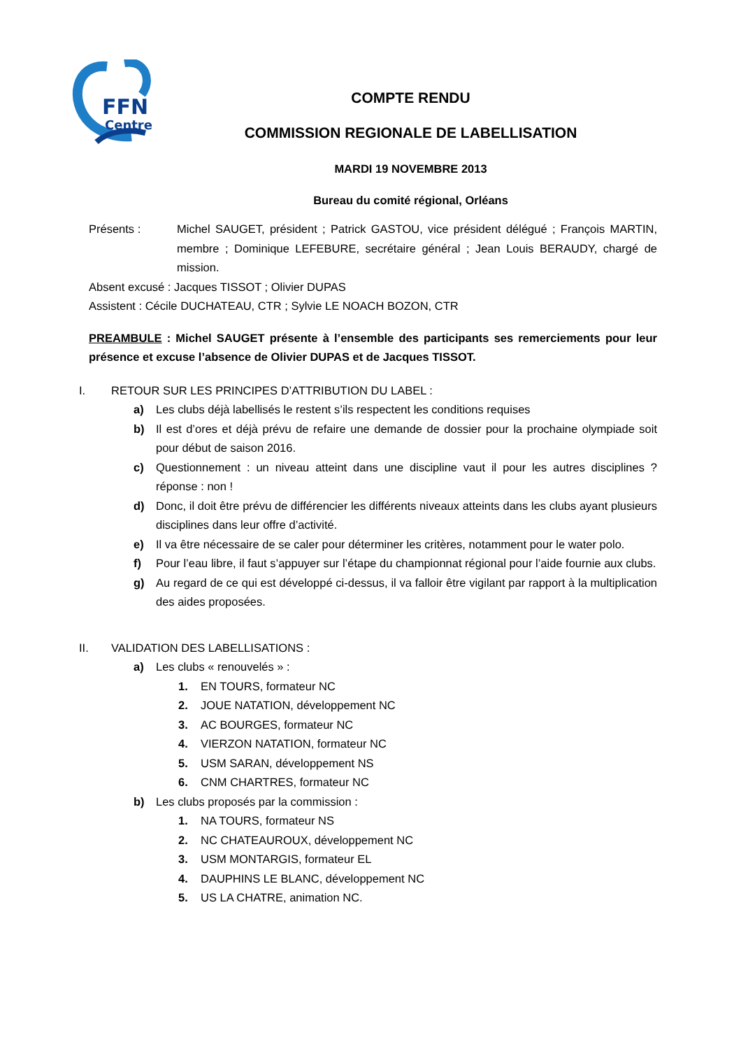FFN
Centre
COMPTE RENDU
COMMISSION REGIONALE DE LABELLISATION
MARDI 19 NOVEMBRE 2013
Bureau du comité régional, Orléans
Présents : Michel SAUGET, président ; Patrick GASTOU, vice président délégué ; François MARTIN, membre ; Dominique LEFEBURE, secrétaire général ; Jean Louis BERAUDY, chargé de mission.
Absent excusé : Jacques TISSOT ; Olivier DUPAS
Assistent : Cécile DUCHATEAU, CTR ; Sylvie LE NOACH BOZON, CTR
PREAMBULE : Michel SAUGET présente à l’ensemble des participants ses remerciements pour leur présence et excuse l’absence de Olivier DUPAS et de Jacques TISSOT.
I. RETOUR SUR LES PRINCIPES D’ATTRIBUTION DU LABEL :
a) Les clubs déjà labellisés le restent s’ils respectent les conditions requises
b) Il est d’ores et déjà prévu de refaire une demande de dossier pour la prochaine olympiade soit pour début de saison 2016.
c) Questionnement : un niveau atteint dans une discipline vaut il pour les autres disciplines ? réponse : non !
d) Donc, il doit être prévu de différencier les différents niveaux atteints dans les clubs ayant plusieurs disciplines dans leur offre d’activité.
e) Il va être nécessaire de se caler pour déterminer les critères, notamment pour le water polo.
f) Pour l’eau libre, il faut s’appuyer sur l’étape du championnat régional pour l’aide fournie aux clubs.
g) Au regard de ce qui est développé ci-dessus, il va falloir être vigilant par rapport à la multiplication des aides proposées.
II. VALIDATION DES LABELLISATIONS :
a) Les clubs « renouvelés » :
1. EN TOURS, formateur NC
2. JOUE NATATION, développement NC
3. AC BOURGES, formateur NC
4. VIERZON NATATION, formateur NC
5. USM SARAN, développement NS
6. CNM CHARTRES, formateur NC
b) Les clubs proposés par la commission :
1. NA TOURS, formateur NS
2. NC CHATEAUROUX, développement NC
3. USM MONTARGIS, formateur EL
4. DAUPHINS LE BLANC, développement NC
5. US LA CHATRE, animation NC.